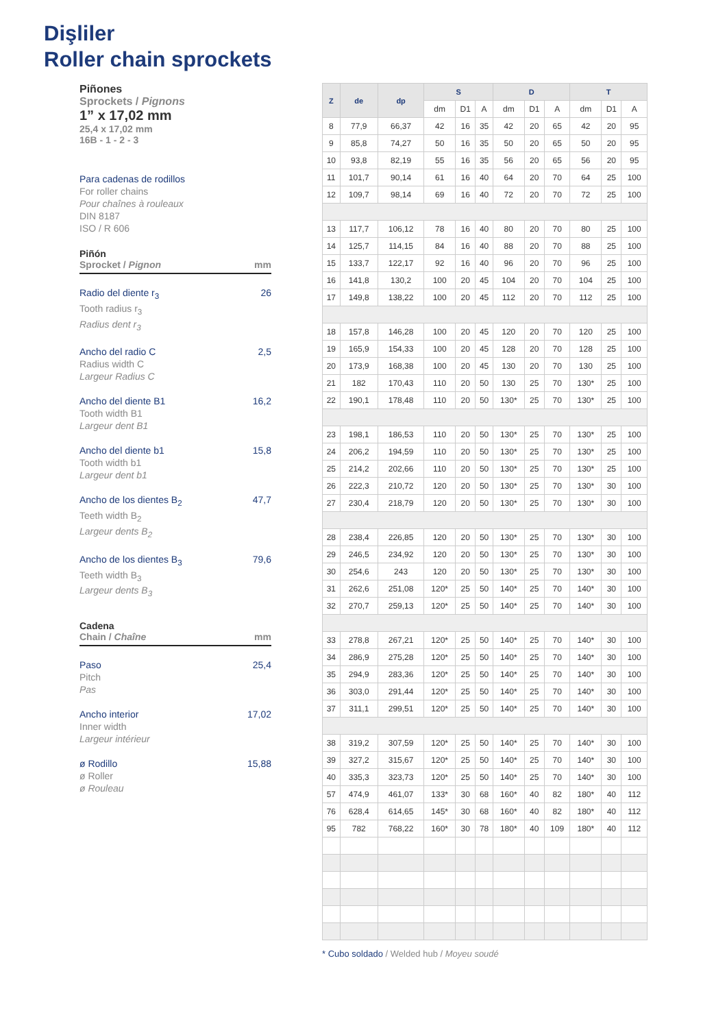Dişliler
Roller chain sprockets
Piñones
Sprockets / Pignons
1” x 17,02 mm
25,4 x 17,02 mm
16B - 1 - 2 - 3
Para cadenas de rodillos
For roller chains
Pour chaînes à rouleaux
DIN 8187
ISO / R 606
Piñón
Sprocket / Pignon mm
Radio del diente r<sub>3</sub>
Tooth radius r<sub>3</sub>
Radius dent r<sub>3</sub> 26
Ancho del radio C
Radius width C
Largeur Radius C 2,5
Ancho del diente B1
Tooth width B1
Largeur dent B1 16,2
Ancho del diente b1
Tooth width b1
Largeur dent b1 15,8
Ancho de los dientes B<sub>2</sub>
Teeth width B<sub>2</sub>
Largeur dents B<sub>2</sub> 47,7
Ancho de los dientes B<sub>3</sub>
Teeth width B<sub>3</sub>
Largeur dents B<sub>3</sub> 79,6
Cadena
Chain / Chaîne mm
Paso
Pitch
Pas 25,4
Ancho interior
Inner width
Largeur intérieur 17,02
ø Rodillo
ø Roller
ø Rouleau 15,88
| Z | de | dp | S | | | D | | | T | | |
| --- | --- | --- | --- | --- | --- | --- | --- | --- | --- | --- | --- |
| | | | dm | D1 | A | dm | D1 | A | dm | D1 | A |
| 8 | 77,9 | 66,37 | 42 | 16 | 35 | 42 | 20 | 65 | 42 | 20 | 95 |
| 9 | 85,8 | 74,27 | 50 | 16 | 35 | 50 | 20 | 65 | 50 | 20 | 95 |
| 10 | 93,8 | 82,19 | 55 | 16 | 35 | 56 | 20 | 65 | 56 | 20 | 95 |
| 11 | 101,7 | 90,14 | 61 | 16 | 40 | 64 | 20 | 70 | 64 | 25 | 100 |
| 12 | 109,7 | 98,14 | 69 | 16 | 40 | 72 | 20 | 70 | 72 | 25 | 100 |
| 13 | 117,7 | 106,12 | 78 | 16 | 40 | 80 | 20 | 70 | 80 | 25 | 100 |
| 14 | 125,7 | 114,15 | 84 | 16 | 40 | 88 | 20 | 70 | 88 | 25 | 100 |
| 15 | 133,7 | 122,17 | 92 | 16 | 40 | 96 | 20 | 70 | 96 | 25 | 100 |
| 16 | 141,8 | 130,2 | 100 | 20 | 45 | 104 | 20 | 70 | 104 | 25 | 100 |
| 17 | 149,8 | 138,22 | 100 | 20 | 45 | 112 | 20 | 70 | 112 | 25 | 100 |
| 18 | 157,8 | 146,28 | 100 | 20 | 45 | 120 | 20 | 70 | 120 | 25 | 100 |
| 19 | 165,9 | 154,33 | 100 | 20 | 45 | 128 | 20 | 70 | 128 | 25 | 100 |
| 20 | 173,9 | 168,38 | 100 | 20 | 45 | 130 | 20 | 70 | 130 | 25 | 100 |
| 21 | 182 | 170,43 | 110 | 20 | 50 | 130 | 25 | 70 | 130* | 25 | 100 |
| 22 | 190,1 | 178,48 | 110 | 20 | 50 | 130* | 25 | 70 | 130* | 25 | 100 |
| 23 | 198,1 | 186,53 | 110 | 20 | 50 | 130* | 25 | 70 | 130* | 25 | 100 |
| 24 | 206,2 | 194,59 | 110 | 20 | 50 | 130* | 25 | 70 | 130* | 25 | 100 |
| 25 | 214,2 | 202,66 | 110 | 20 | 50 | 130* | 25 | 70 | 130* | 25 | 100 |
| 26 | 222,3 | 210,72 | 120 | 20 | 50 | 130* | 25 | 70 | 130* | 30 | 100 |
| 27 | 230,4 | 218,79 | 120 | 20 | 50 | 130* | 25 | 70 | 130* | 30 | 100 |
| 28 | 238,4 | 226,85 | 120 | 20 | 50 | 130* | 25 | 70 | 130* | 30 | 100 |
| 29 | 246,5 | 234,92 | 120 | 20 | 50 | 130* | 25 | 70 | 130* | 30 | 100 |
| 30 | 254,6 | 243 | 120 | 20 | 50 | 130* | 25 | 70 | 130* | 30 | 100 |
| 31 | 262,6 | 251,08 | 120* | 25 | 50 | 140* | 25 | 70 | 140* | 30 | 100 |
| 32 | 270,7 | 259,13 | 120* | 25 | 50 | 140* | 25 | 70 | 140* | 30 | 100 |
| 33 | 278,8 | 267,21 | 120* | 25 | 50 | 140* | 25 | 70 | 140* | 30 | 100 |
| 34 | 286,9 | 275,28 | 120* | 25 | 50 | 140* | 25 | 70 | 140* | 30 | 100 |
| 35 | 294,9 | 283,36 | 120* | 25 | 50 | 140* | 25 | 70 | 140* | 30 | 100 |
| 36 | 303,0 | 291,44 | 120* | 25 | 50 | 140* | 25 | 70 | 140* | 30 | 100 |
| 37 | 311,1 | 299,51 | 120* | 25 | 50 | 140* | 25 | 70 | 140* | 30 | 100 |
| 38 | 319,2 | 307,59 | 120* | 25 | 50 | 140* | 25 | 70 | 140* | 30 | 100 |
| 39 | 327,2 | 315,67 | 120* | 25 | 50 | 140* | 25 | 70 | 140* | 30 | 100 |
| 40 | 335,3 | 323,73 | 120* | 25 | 50 | 140* | 25 | 70 | 140* | 30 | 100 |
| 57 | 474,9 | 461,07 | 133* | 30 | 68 | 160* | 40 | 82 | 180* | 40 | 112 |
| 76 | 628,4 | 614,65 | 145* | 30 | 68 | 160* | 40 | 82 | 180* | 40 | 112 |
| 95 | 782 | 768,22 | 160* | 30 | 78 | 180* | 40 | 109 | 180* | 40 | 112 |
* Cubo soldado / Welded hub / Moyeu soudé